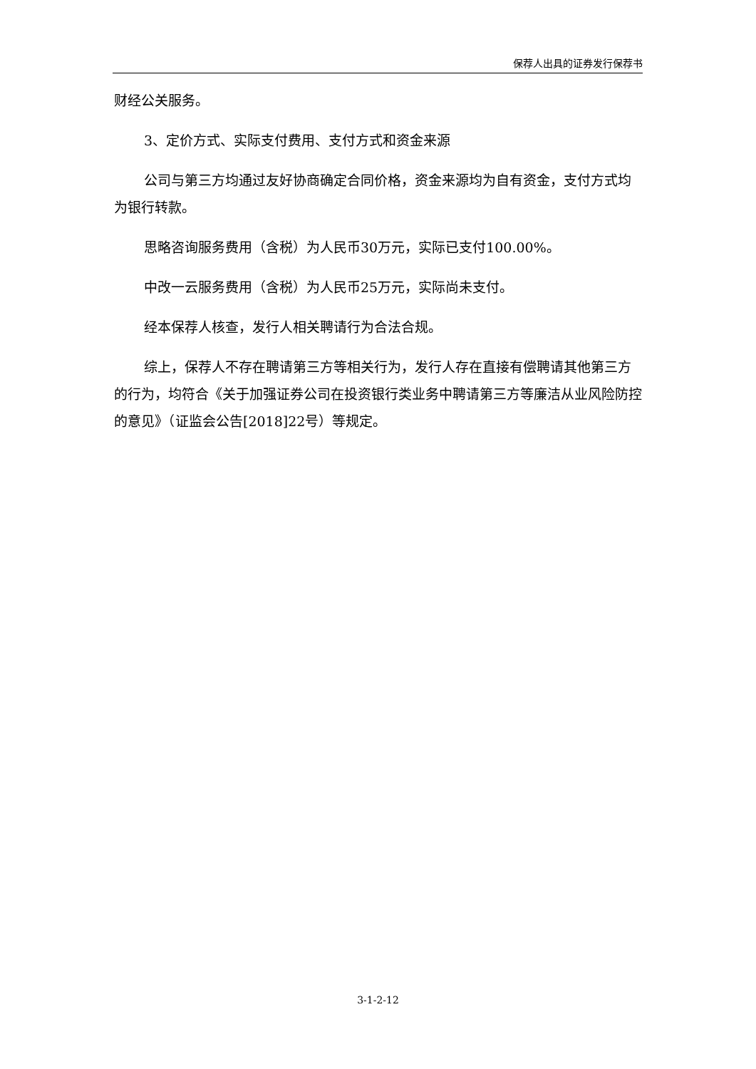保荐人出具的证券发行保荐书
财经公关服务。
3、定价方式、实际支付费用、支付方式和资金来源
公司与第三方均通过友好协商确定合同价格，资金来源均为自有资金，支付方式均为银行转款。
思略咨询服务费用（含税）为人民币30万元，实际已支付100.00%。
中改一云服务费用（含税）为人民币25万元，实际尚未支付。
经本保荐人核查，发行人相关聘请行为合法合规。
综上，保荐人不存在聘请第三方等相关行为，发行人存在直接有偿聘请其他第三方的行为，均符合《关于加强证券公司在投资银行类业务中聘请第三方等廉洁从业风险防控的意见》（证监会公告[2018]22号）等规定。
3-1-2-12